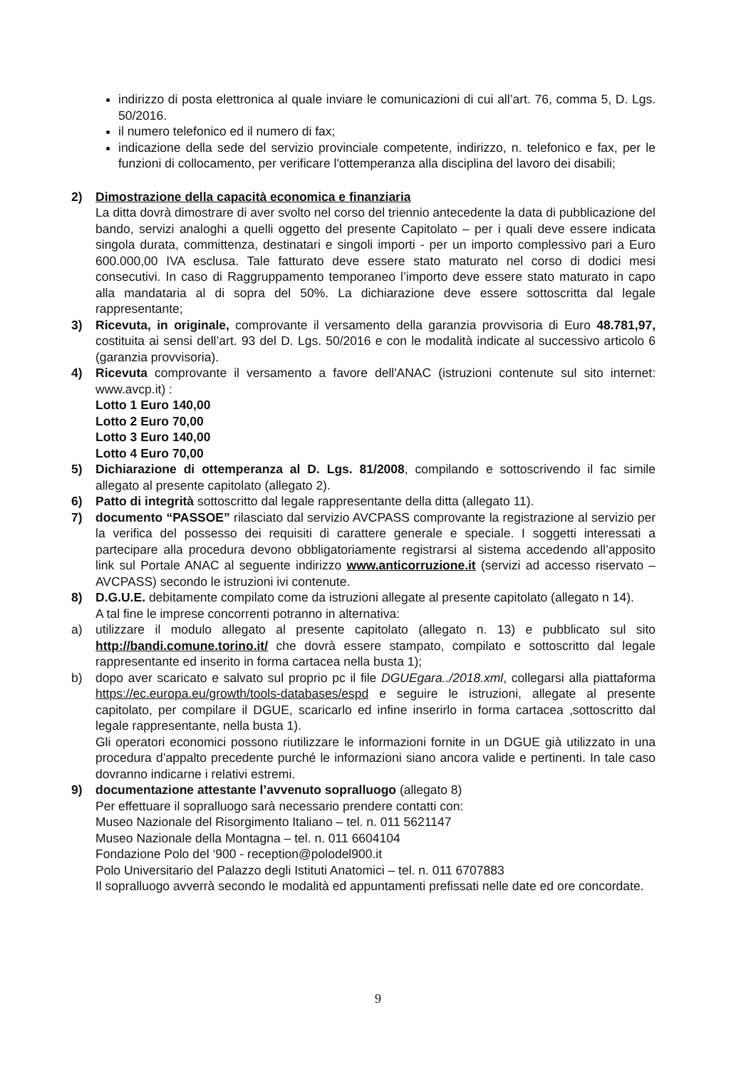indirizzo di posta elettronica al quale inviare le comunicazioni di cui all’art. 76, comma 5, D. Lgs. 50/2016.
il numero telefonico ed il numero di fax;
indicazione della sede del servizio provinciale competente, indirizzo, n. telefonico e fax, per le funzioni di collocamento, per verificare l'ottemperanza alla disciplina del lavoro dei disabili;
2) Dimostrazione della capacità economica e finanziaria
La ditta dovrà dimostrare di aver svolto nel corso del triennio antecedente la data di pubblicazione del bando, servizi analoghi a quelli oggetto del presente Capitolato – per i quali deve essere indicata singola durata, committenza, destinatari e singoli importi - per un importo complessivo pari a Euro 600.000,00 IVA esclusa. Tale fatturato deve essere stato maturato nel corso di dodici mesi consecutivi. In caso di Raggruppamento temporaneo l’importo deve essere stato maturato in capo alla mandataria al di sopra del 50%. La dichiarazione deve essere sottoscritta dal legale rappresentante;
3) Ricevuta, in originale, comprovante il versamento della garanzia provvisoria di Euro 48.781,97, costituita ai sensi dell’art. 93 del D. Lgs. 50/2016 e con le modalità indicate al successivo articolo 6 (garanzia provvisoria).
4) Ricevuta comprovante il versamento a favore dell'ANAC (istruzioni contenute sul sito internet: www.avcp.it) :
Lotto 1 Euro 140,00
Lotto 2 Euro 70,00
Lotto 3 Euro 140,00
Lotto 4 Euro 70,00
5) Dichiarazione di ottemperanza al D. Lgs. 81/2008, compilando e sottoscrivendo il fac simile allegato al presente capitolato (allegato 2).
6) Patto di integrità sottoscritto dal legale rappresentante della ditta (allegato 11).
7) documento “PASSOE” rilasciato dal servizio AVCPASS comprovante la registrazione al servizio per la verifica del possesso dei requisiti di carattere generale e speciale. I soggetti interessati a partecipare alla procedura devono obbligatoriamente registrarsi al sistema accedendo all’apposito link sul Portale ANAC al seguente indirizzo www.anticorruzione.it (servizi ad accesso riservato – AVCPASS) secondo le istruzioni ivi contenute.
8) D.G.U.E. debitamente compilato come da istruzioni allegate al presente capitolato (allegato n 14).
A tal fine le imprese concorrenti potranno in alternativa:
a) utilizzare il modulo allegato al presente capitolato (allegato n. 13) e pubblicato sul sito http://bandi.comune.torino.it/ che dovrà essere stampato, compilato e sottoscritto dal legale rappresentante ed inserito in forma cartacea nella busta 1);
b) dopo aver scaricato e salvato sul proprio pc il file DGUEgara../2018.xml, collegarsi alla piattaforma https://ec.europa.eu/growth/tools-databases/espd e seguire le istruzioni, allegate al presente capitolato, per compilare il DGUE, scaricarlo ed infine inserirlo in forma cartacea ,sottoscritto dal legale rappresentante, nella busta 1).
Gli operatori economici possono riutilizzare le informazioni fornite in un DGUE già utilizzato in una procedura d’appalto precedente purché le informazioni siano ancora valide e pertinenti. In tale caso dovranno indicarne i relativi estremi.
9) documentazione attestante l’avvenuto sopralluogo (allegato 8)
Per effettuare il sopralluogo sarà necessario prendere contatti con:
Museo Nazionale del Risorgimento Italiano – tel. n. 011 5621147
Museo Nazionale della Montagna – tel. n. 011 6604104
Fondazione Polo del ‘900 - reception@polodel900.it
Polo Universitario del Palazzo degli Istituti Anatomici – tel. n. 011 6707883
Il sopralluogo avverrà secondo le modalità ed appuntamenti prefissati nelle date ed ore concordate.
9